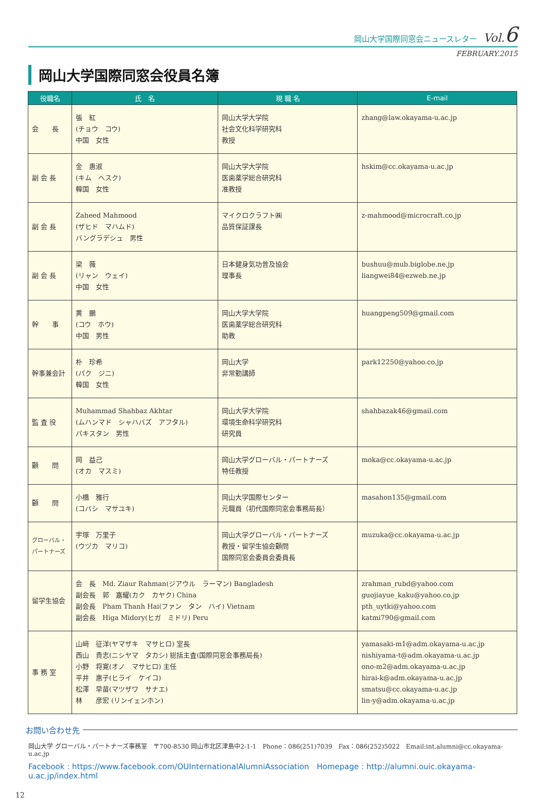岡山大学国際同窓会ニュースレター Vol.6
FEBRUARY.2015
岡山大学国際同窓会役員名簿
| 役職名 | 氏 名 | 現 職 名 | E-mail |
| --- | --- | --- | --- |
| 会 長 | 張 紅 (チョウ コウ) 中国 女性 | 岡山大学大学院 社会文化科学研究科 教授 | zhang@law.okayama-u.ac.jp |
| 副 会 長 | 金 惠淑 (キム ヘスク) 韓国 女性 | 岡山大学大学院 医歯薬学総合研究科 准教授 | hskim@cc.okayama-u.ac.jp |
| 副 会 長 | Zaheed Mahmood (ザヒド マハムド) バングラデシュ 男性 | マイクロクラフト㈱ 品質保証課長 | z-mahmood@microcraft.co.jp |
| 副 会 長 | 梁 薇 (リャン ウェイ) 中国 女性 | 日本健身気功普及協会 理事長 | bushuu@mub.biglobe.ne.jp liangwei84@ezweb.ne.jp |
| 幹 事 | 黄 鵬 (コウ ホウ) 中国 男性 | 岡山大学大学院 医歯薬学総合研究科 助教 | huangpeng509@gmail.com |
| 幹事兼会計 | 朴 珍希 (パク ジニ) 韓国 女性 | 岡山大学 非常勤講師 | park12250@yahoo.co.jp |
| 監 査 役 | Muhammad Shahbaz Akhtar (ムハンマド シャハバズ アフタル) パキスタン 男性 | 岡山大学大学院 環境生命科学研究科 研究員 | shahbazak46@gmail.com |
| 顧 問 | 岡 益己 (オカ マスミ) | 岡山大学グローバル・パートナーズ 特任教授 | moka@cc.okayama-u.ac.jp |
| 顧 問 | 小橋 雅行 (コバシ マサユキ) | 岡山大学国際センター 元職員（初代国際同窓会事務局長） | masahon135@gmail.com |
| グローバル・ パートナーズ | 宇塚 万里子 (ウヅカ マリコ) | 岡山大学グローバル・パートナーズ 教授・留学生協会顧問 国際同窓会委員会委員長 | muzuka@cc.okayama-u.ac.jp |
| 留学生協会 | 会 長 Md. Ziaur Rahman(ジアウル ラーマン) Bangladesh 副会長 郭 嘉耀(カク カヤク) China 副会長 Pham Thanh Hai(ファン タン ハイ) Vietnam 副会長 Higa Midory(ヒガ ミドリ) Peru | | zrahman_rubd@yahoo.com guojiayue_kaku@yahoo.co.jp pth_uytki@yahoo.com katmi790@gmail.com |
| 事 務 室 | 山﨑 征洋(ヤマザキ マサヒロ) 室長 西山 貴志(ニシヤマ タカシ) 総括主査(国際同窓会事務局長) 小野 将寛(オノ マサヒロ) 主任 平井 惠子(ヒライ ケイコ) 松澤 早苗(マツザワ サナエ) 林 彦宏 (リンイェンホン) | | yamasaki-m1@adm.okayama-u.ac.jp nishiyama-t@adm.okayama-u.ac.jp ono-m2@adm.okayama-u.ac.jp hirai-k@adm.okayama-u.ac.jp smatsu@cc.okayama-u.ac.jp lin-y@adm.okayama-u.ac.jp |
お問い合わせ先
岡山大学 グローバル・パートナーズ事務室　〒700-8530 岡山市北区津島中2-1-1　Phone：086(251)7039　Fax：086(252)5022　Email:int.alumni@cc.okayama-u.ac.jp
Facebook : https://www.facebook.com/OUInternationalAlumniAssociation　Homepage : http://alumni.ouic.okayama-u.ac.jp/index.html
12